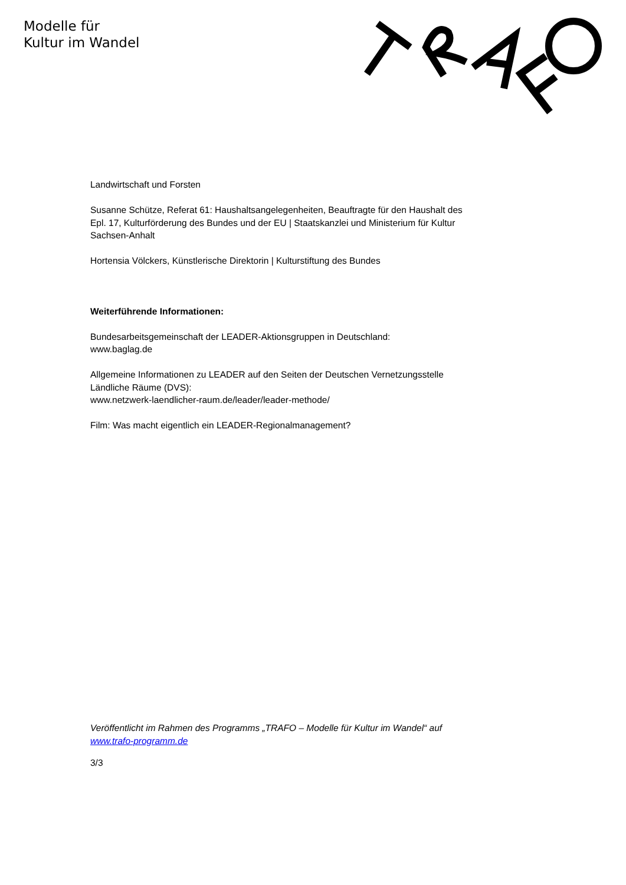Modelle für
Kultur im Wandel
Landwirtschaft und Forsten
Susanne Schütze, Referat 61: Haushaltsangelegenheiten, Beauftragte für den Haushalt des Epl. 17, Kulturförderung des Bundes und der EU | Staatskanzlei und Ministerium für Kultur Sachsen-Anhalt
Hortensia Völckers, Künstlerische Direktorin | Kulturstiftung des Bundes
Weiterführende Informationen:
Bundesarbeitsgemeinschaft der LEADER-Aktionsgruppen in Deutschland:
www.baglag.de
Allgemeine Informationen zu LEADER auf den Seiten der Deutschen Vernetzungsstelle Ländliche Räume (DVS):
www.netzwerk-laendlicher-raum.de/leader/leader-methode/
Film: Was macht eigentlich ein LEADER-Regionalmanagement?
Veröffentlicht im Rahmen des Programms „TRAFO – Modelle für Kultur im Wandel“ auf www.trafo-programm.de
3/3